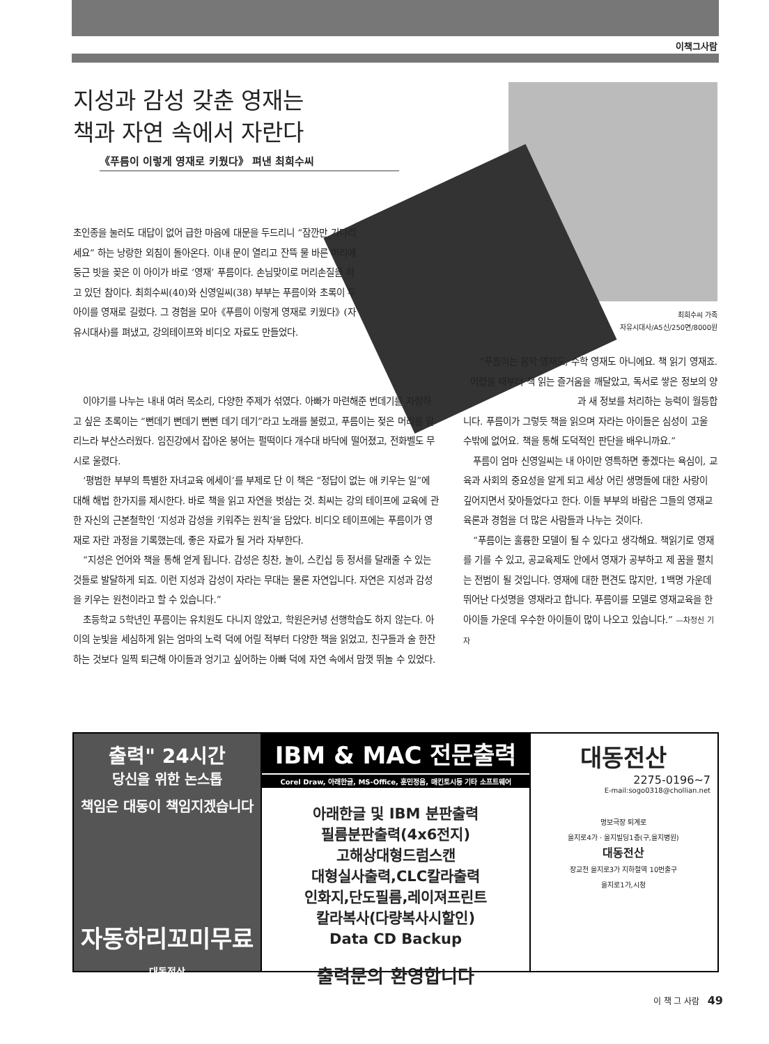이책그사람
지성과 감성 갖춘 영재는
책과 자연 속에서 자란다
《푸름이 이렇게 영재로 키웠다》 펴낸 최희수씨
최희수씨 가족
자유시대사/A5신/250면/8000원
초인종을 눌러도 대답이 없어 급한 마음에 대문을 두드리니 “잠깐만 기다리세요” 하는 낭랑한 외침이 돌아온다. 이내 문이 열리고 잔뜩 물 바른 머리에 둥근 빗을 꽂은 이 아이가 바로 ‘영재’ 푸름이다. 손님맞이로 머리손질을 하고 있던 참이다. 최희수씨(40)와 신영일씨(38) 부부는 푸름이와 초록이 두 아이를 영재로 길렀다. 그 경험을 모아《푸름이 이렇게 영재로 키웠다》(자유시대사)를 펴냈고, 강의테이프와 비디오 자료도 만들었다.
이야기를 나누는 내내 여러 목소리, 다양한 주제가 섞였다. 아빠가 마련해준 번데기를 자랑하고 싶은 초록이는 “뻔데기 뻔데기 뻔뻔 데기 데기”라고 노래를 불렀고, 푸름이는 젖은 머리를 말리느라 부산스러웠다. 임진강에서 잡아온 붕어는 펄떡이다 개수대 바닥에 떨어졌고, 전화벨도 무시로 울렸다.
‘평범한 부부의 특별한 자녀교육 에세이’를 부제로 단 이 책은 “정답이 없는 애 키우는 일”에 대해 해법 한가지를 제시한다. 바로 책을 읽고 자연을 벗삼는 것. 최씨는 강의 테이프에 교육에 관한 자신의 근본철학인 ‘지성과 감성을 키워주는 원칙’을 담았다. 비디오 테이프에는 푸름이가 영재로 자란 과정을 기록했는데, 좋은 자료가 될 거라 자부한다.
“지성은 언어와 책을 통해 얻게 됩니다. 감성은 칭찬, 놀이, 스킨십 등 정서를 달래줄 수 있는 것들로 발달하게 되죠. 이런 지성과 감성이 자라는 무대는 물론 자연입니다. 자연은 지성과 감성을 키우는 원천이라고 할 수 있습니다.”
초등학교 5학년인 푸름이는 유치원도 다니지 않았고, 학원은커녕 선행학습도 하지 않는다. 아이의 눈빛을 세심하게 읽는 엄마의 노력 덕에 어릴 적부터 다양한 책을 읽었고, 친구들과 술 한잔하는 것보다 일찍 퇴근해 아이들과 엉기고 싶어하는 아빠 덕에 자연 속에서 맘껏 뛰놀 수 있었다.
“푸름이는 음악 영재도, 수학 영재도 아니에요. 책 읽기 영재죠. 어렸을 때부터 책 읽는 즐거움을 깨달았고, 독서로 쌓은 정보의 양과 새 정보를 처리하는 능력이 월등합
니다. 푸름이가 그렇듯 책을 읽으며 자라는 아이들은 심성이 고울 수밖에 없어요. 책을 통해 도덕적인 판단을 배우니까요.”
푸름이 엄마 신영일씨는 내 아이만 영특하면 좋겠다는 욕심이, 교육과 사회의 중요성을 알게 되고 세상 어린 생명들에 대한 사랑이 깊어지면서 잦아들었다고 한다. 이들 부부의 바람은 그들의 영재교육론과 경험을 더 많은 사람들과 나누는 것이다.
“푸름이는 훌륭한 모델이 될 수 있다고 생각해요. 책읽기로 영재를 기를 수 있고, 공교육제도 안에서 영재가 공부하고 제 꿈을 펼치는 전범이 될 것입니다. 영재에 대한 편견도 많지만, 1백명 가운데 뛰어난 다섯명을 영재라고 합니다. 푸름이를 모델로 영재교육을 한 아이들 가운데 우수한 아이들이 많이 나오고 있습니다.” —차정신 기자
출력" 24시간
당신을 위한 논스톱
책임은 대동이 책임지겠습니다
자동하리꼬미무료
대동전산
IBM & MAC 전문출력
Corel Draw, 아래한글, MS-Office, 훈민정음, 매킨토시등 기타 소프트웨어
아래한글 및 IBM 분판출력
필름분판출력(4x6전지)
고해상대형드럼스캔
대형실사출력,CLC칼라출력
인화지,단도필름,레이져프린트
칼라복사(다량복사시할인)
Data CD Backup
출력문의 환영합니다
대동전산
2275-0196~7
E-mail:sogo0318@chollian.net
명보극장 퇴계로
을지로4가 · 을지빌딩1층(구,을지병원)
대동전산
장교천 을지로3가 지하철역 10번출구
을지로1가,시청
이 책 그 사람 49